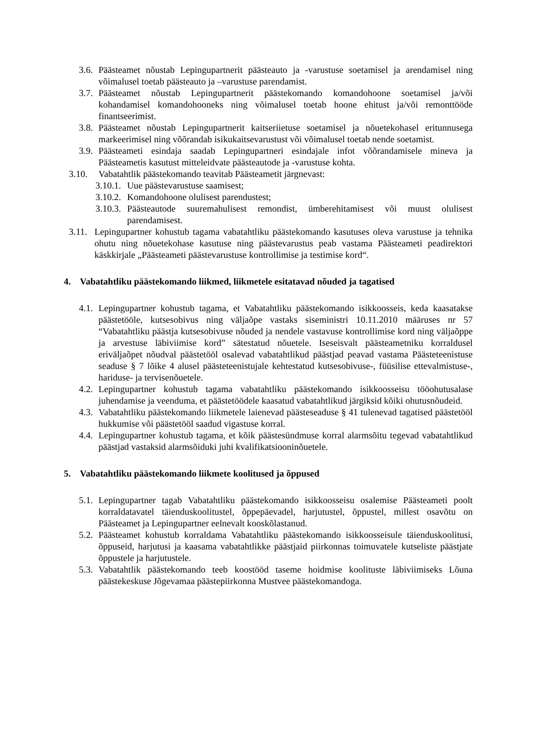3.6. Päästeamet nõustab Lepingupartnerit päästeauto ja -varustuse soetamisel ja arendamisel ning võimalusel toetab päästeauto ja –varustuse parendamist.
3.7. Päästeamet nõustab Lepingupartnerit päästekomando komandohoone soetamisel ja/või kohandamisel komandohooneks ning võimalusel toetab hoone ehitust ja/või remonttööde finantseerimist.
3.8. Päästeamet nõustab Lepingupartnerit kaitseriietuse soetamisel ja nõuetekohasel eritunnusega markeerimisel ning võõrandab isikukaitsevarustust või võimalusel toetab nende soetamist.
3.9. Päästeameti esindaja saadab Lepingupartneri esindajale infot võõrandamisele mineva ja Päästeametis kasutust mitteleidvate päästeautode ja -varustuse kohta.
3.10. Vabatahtlik päästekomando teavitab Päästeametit järgnevast:
3.10.1. Uue päästevarustuse saamisest;
3.10.2. Komandohoone olulisest parendustest;
3.10.3. Päästeautode suuremahulisest remondist, ümberehitamisest või muust olulisest parendamisest.
3.11. Lepingupartner kohustub tagama vabatahtliku päästekomando kasutuses oleva varustuse ja tehnika ohutu ning nõuetekohase kasutuse ning päästevarustus peab vastama Päästeameti peadirektori käskkirjale „Päästeameti päästevarustuse kontrollimise ja testimise kord“.
4. Vabatahtliku päästekomando liikmed, liikmetele esitatavad nõuded ja tagatised
4.1. Lepingupartner kohustub tagama, et Vabatahtliku päästekomando isikkoosseis, keda kaasatakse päästetööle, kutsesobivus ning väljaõpe vastaks siseministri 10.11.2010 määruses nr 57 “Vabatahtliku päästja kutsesobivuse nõuded ja nendele vastavuse kontrollimise kord ning väljaõppe ja arvestuse läbiviimise kord” sätestatud nõuetele. Iseseisvalt päästeametniku korraldusel eriväljaõpet nõudval päästetööl osalevad vabatahtlikud päästjad peavad vastama Päästeteenistuse seaduse § 7 lõike 4 alusel päästeteenistujale kehtestatud kutsesobivuse-, füüsilise ettevalmistuse-, hariduse- ja tervisenõuetele.
4.2. Lepingupartner kohustub tagama vabatahtliku päästekomando isikkoosseisu tööohutusalase juhendamise ja veenduma, et päästetöödele kaasatud vabatahtlikud järgiksid kõiki ohutusnõudeid.
4.3. Vabatahtliku päästekomando liikmetele laienevad päästeseaduse § 41 tulenevad tagatised päästetööl hukkumise või päästetööl saadud vigastuse korral.
4.4. Lepingupartner kohustub tagama, et kõik päästesündmuse korral alarmsõitu tegevad vabatahtlikud päästjad vastaksid alarmsõiduki juhi kvalifikatsiooninõuetele.
5. Vabatahtliku päästekomando liikmete koolitused ja õppused
5.1. Lepingupartner tagab Vabatahtliku päästekomando isikkoosseisu osalemise Päästeameti poolt korraldatavatel täienduskoolitustel, õppepäevadel, harjutustel, õppustel, millest osavõtu on Päästeamet ja Lepingupartner eelnevalt kooskõlastanud.
5.2. Päästeamet kohustub korraldama Vabatahtliku päästekomando isikkoosseisule täienduskoolitusi, õppuseid, harjutusi ja kaasama vabatahtlikke päästjaid piirkonnas toimuvatele kutseliste päästjate õppustele ja harjutustele.
5.3. Vabatahtlik päästekomando teeb koostööd taseme hoidmise koolituste läbiviimiseks Lõuna päästekeskuse Jõgevamaa päästepiirkonna Mustvee päästekomandoga.